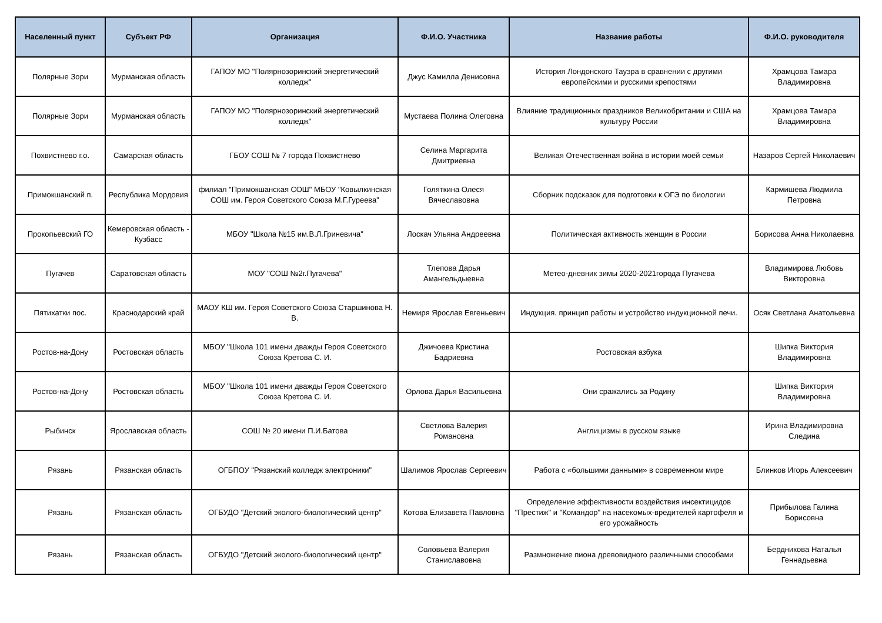| Населенный пункт | Субъект РФ | Организация | Ф.И.О. Участника | Название работы | Ф.И.О. руководителя |
| --- | --- | --- | --- | --- | --- |
| Полярные Зори | Мурманская область | ГАПОУ МО "Полярнозоринский энергетический колледж" | Джус Камилла Денисовна | История Лондонского Тауэра в сравнении с другими европейскими и русскими крепостями | Храмцова Тамара Владимировна |
| Полярные Зори | Мурманская область | ГАПОУ МО "Полярнозоринский энергетический колледж" | Мустаева Полина Олеговна | Влияние традиционных праздников Великобритании и США на культуру России | Храмцова Тамара Владимировна |
| Похвистнево г.о. | Самарская область | ГБОУ СОШ № 7 города Похвистнево | Селина Маргарита Дмитриевна | Великая Отечественная война в истории моей семьи | Назаров Сергей Николаевич |
| Примокшанский п. | Республика Мордовия | филиал "Примокшанская СОШ" МБОУ "Ковылкинская СОШ им. Героя Советского Союза М.Г.Гуреева" | Голяткина Олеся Вячеславовна | Сборник подсказок для подготовки к ОГЭ по биологии | Кармишева Людмила Петровна |
| Прокопьевский ГО | Кемеровская область - Кузбасс | МБОУ "Школа №15 им.В.Л.Гриневича" | Лоскач Ульяна Андреевна | Политическая активность женщин в России | Борисова Анна Николаевна |
| Пугачев | Саратовская область | МОУ "СОШ №2г.Пугачева" | Тлепова Дарья Амангельдыевна | Метео-дневник зимы 2020-2021города Пугачева | Владимирова Любовь Викторовна |
| Пятихатки пос. | Краснодарский край | МАОУ КШ им. Героя Советского Союза Старшинова Н. В. | Немиря Ярослав Евгеньевич | Индукция. принцип работы и устройство индукционной печи. | Осяк Светлана Анатольевна |
| Ростов-на-Дону | Ростовская область | МБОУ "Школа 101 имени дважды Героя Советского Союза Кретова С. И. | Джичоева Кристина Бадриевна | Ростовская азбука | Шипка Виктория Владимировна |
| Ростов-на-Дону | Ростовская область | МБОУ "Школа 101 имени дважды Героя Советского Союза Кретова С. И. | Орлова Дарья Васильевна | Они сражались за Родину | Шипка Виктория Владимировна |
| Рыбинск | Ярославская область | СОШ № 20 имени П.И.Батова | Светлова Валерия Романовна | Англицизмы в русском языке | Ирина Владимировна Следина |
| Рязань | Рязанская область | ОГБПОУ "Рязанский колледж электроники" | Шалимов Ярослав Сергеевич | Работа с «большими данными» в современном мире | Блинков Игорь Алексеевич |
| Рязань | Рязанская область | ОГБУДО "Детский эколого-биологический центр" | Котова Елизавета Павловна | Определение эффективности воздействия инсектицидов "Престиж" и "Командор" на насекомых-вредителей картофеля и его урожайность | Прибылова Галина Борисовна |
| Рязань | Рязанская область | ОГБУДО "Детский эколого-биологический центр" | Соловьева Валерия Станиславовна | Размножение пиона древовидного различными способами | Бердникова Наталья Геннадьевна |